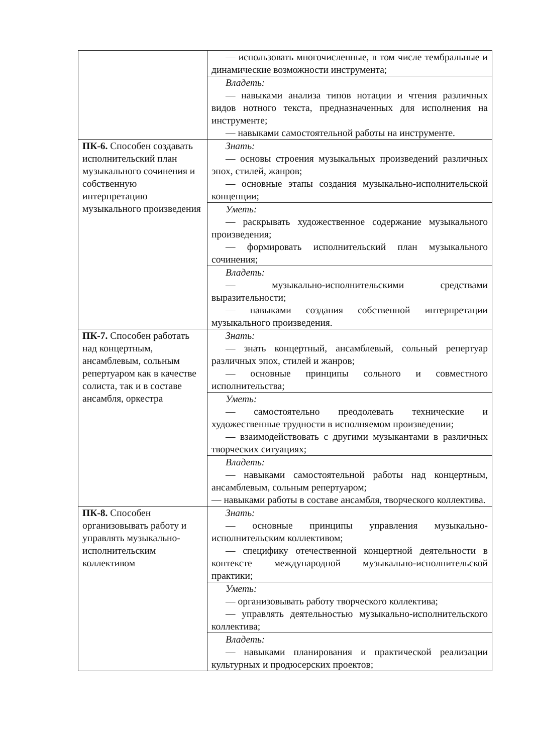| | — использовать многочисленные, в том числе тембральные и динамические возможности инструмента; |
| | Владеть: — навыками анализа типов нотации и чтения различных видов нотного текста, предназначенных для исполнения на инструменте; — навыками самостоятельной работы на инструменте. |
| ПК-6. Способен создавать исполнительский план музыкального сочинения и собственную интерпретацию музыкального произведения | Знать: — основы строения музыкальных произведений различных эпох, стилей, жанров; — основные этапы создания музыкально-исполнительской концепции; |
| | Уметь: — раскрывать художественное содержание музыкального произведения; — формировать исполнительский план музыкального сочинения; |
| | Владеть: — музыкально-исполнительскими средствами выразительности; — навыками создания собственной интерпретации музыкального произведения. |
| ПК-7. Способен работать над концертным, ансамблевым, сольным репертуаром как в качестве солиста, так и в составе ансамбля, оркестра | Знать: — знать концертный, ансамблевый, сольный репертуар различных эпох, стилей и жанров; — основные принципы сольного и совместного исполнительства; |
| | Уметь: — самостоятельно преодолевать технические и художественные трудности в исполняемом произведении; — взаимодействовать с другими музыкантами в различных творческих ситуациях; |
| | Владеть: — навыками самостоятельной работы над концертным, ансамблевым, сольным репертуаром; — навыками работы в составе ансамбля, творческого коллектива. |
| ПК-8. Способен организовывать работу и управлять музыкально-исполнительским коллективом | Знать: — основные принципы управления музыкально-исполнительским коллективом; — специфику отечественной концертной деятельности в контексте международной музыкально-исполнительской практики; |
| | Уметь: — организовывать работу творческого коллектива; — управлять деятельностью музыкально-исполнительского коллектива; |
| | Владеть: — навыками планирования и практической реализации культурных и продюсерских проектов; |